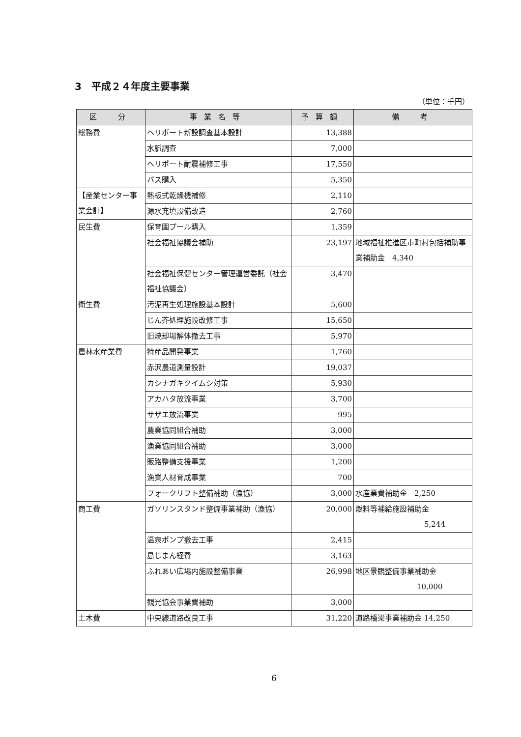3　平成２４年度主要事業
（単位：千円）
| 区 分 | 事業名等 | 予算額 | 備 考 |
| --- | --- | --- | --- |
| 総務費 | ヘリポート新設調査基本設計 | 13,388 | |
| | 水脈調査 | 7,000 | |
| | ヘリポート耐震補修工事 | 17,550 | |
| | バス購入 | 5,350 | |
| 【産業センター事業会計】 | 熱板式乾燥機補修 | 2,110 | |
| | 源水充填設備改造 | 2,760 | |
| 民生費 | 保育園プール購入 | 1,359 | |
| | 社会福祉協議会補助 | 23,197 | 地域福祉推進区市町村包括補助事業補助金 4,340 |
| | 社会福祉保健センター管理運営委託（社会福祉協議会） | 3,470 | |
| 衛生費 | 汚泥再生処理施設基本設計 | 5,600 | |
| | じん芥処理施設改修工事 | 15,650 | |
| | 旧焼却場解体撤去工事 | 5,970 | |
| 農林水産業費 | 特産品開発事業 | 1,760 | |
| | 赤沢農道測量設計 | 19,037 | |
| | カシナガキクイムシ対策 | 5,930 | |
| | アカハタ放流事業 | 3,700 | |
| | サザエ放流事業 | 995 | |
| | 農業協同組合補助 | 3,000 | |
| | 漁業協同組合補助 | 3,000 | |
| | 販路整備支援事業 | 1,200 | |
| | 漁業人材育成事業 | 700 | |
| | フォークリフト整備補助（漁協） | 3,000 | 水産業費補助金 2,250 |
| 商工費 | ガソリンスタンド整備事業補助（漁協） | 20,000 | 燃料等補給施設補助金 5,244 |
| | 温泉ポンプ撤去工事 | 2,415 | |
| | 島じまん経費 | 3,163 | |
| | ふれあい広場内施設整備事業 | 26,998 | 地区景観整備事業補助金 10,000 |
| | 観光協会事業費補助 | 3,000 | |
| 土木費 | 中央線道路改良工事 | 31,220 | 道路橋梁事業補助金 14,250 |
6